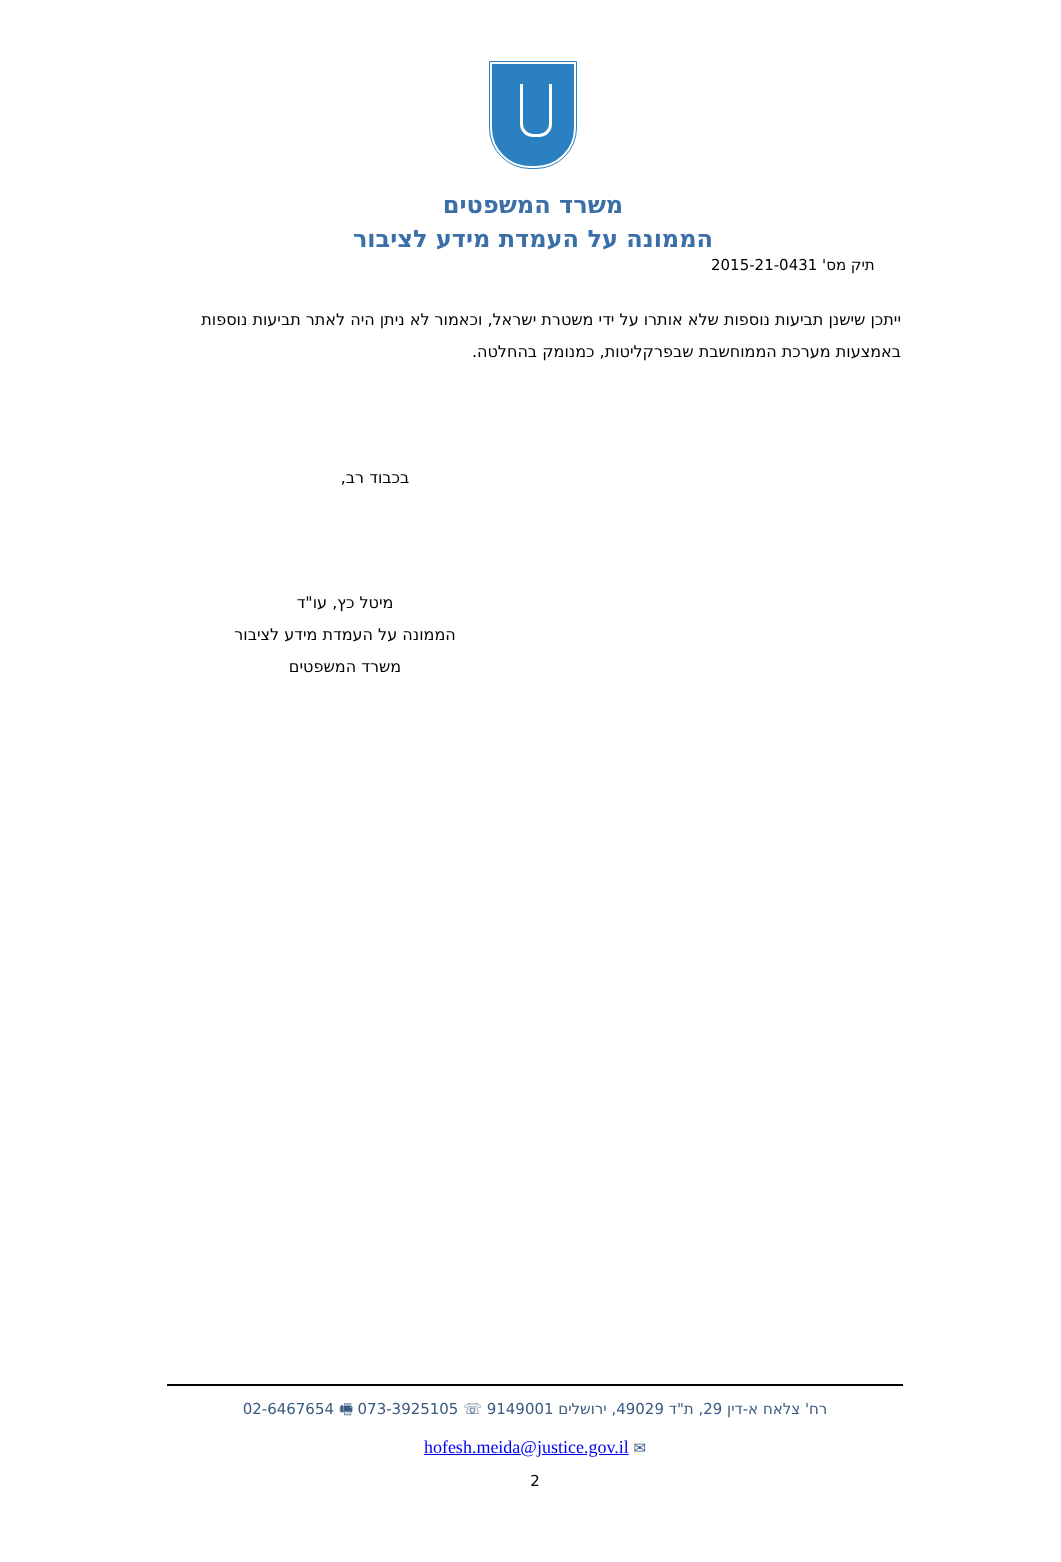משרד המשפטים
הממונה על העמדת מידע לציבור
תיק מס' 2015-21-0431
ייתכן שישנן תביעות נוספות שלא אותרו על ידי משטרת ישראל, וכאמור לא ניתן היה לאתר תביעות נוספות באמצעות מערכת הממוחשבת שבפרקליטות, כמנומק בהחלטה.
בכבוד רב,
מיטל כץ, עו"ד
הממונה על העמדת מידע לציבור
משרד המשפטים
רח' צלאח א-דין 29, ת"ד 49029, ירושלים 9149001 ☏ 073-3925105 🖷 02-6467654
✉ hofesh.meida@justice.gov.il
2